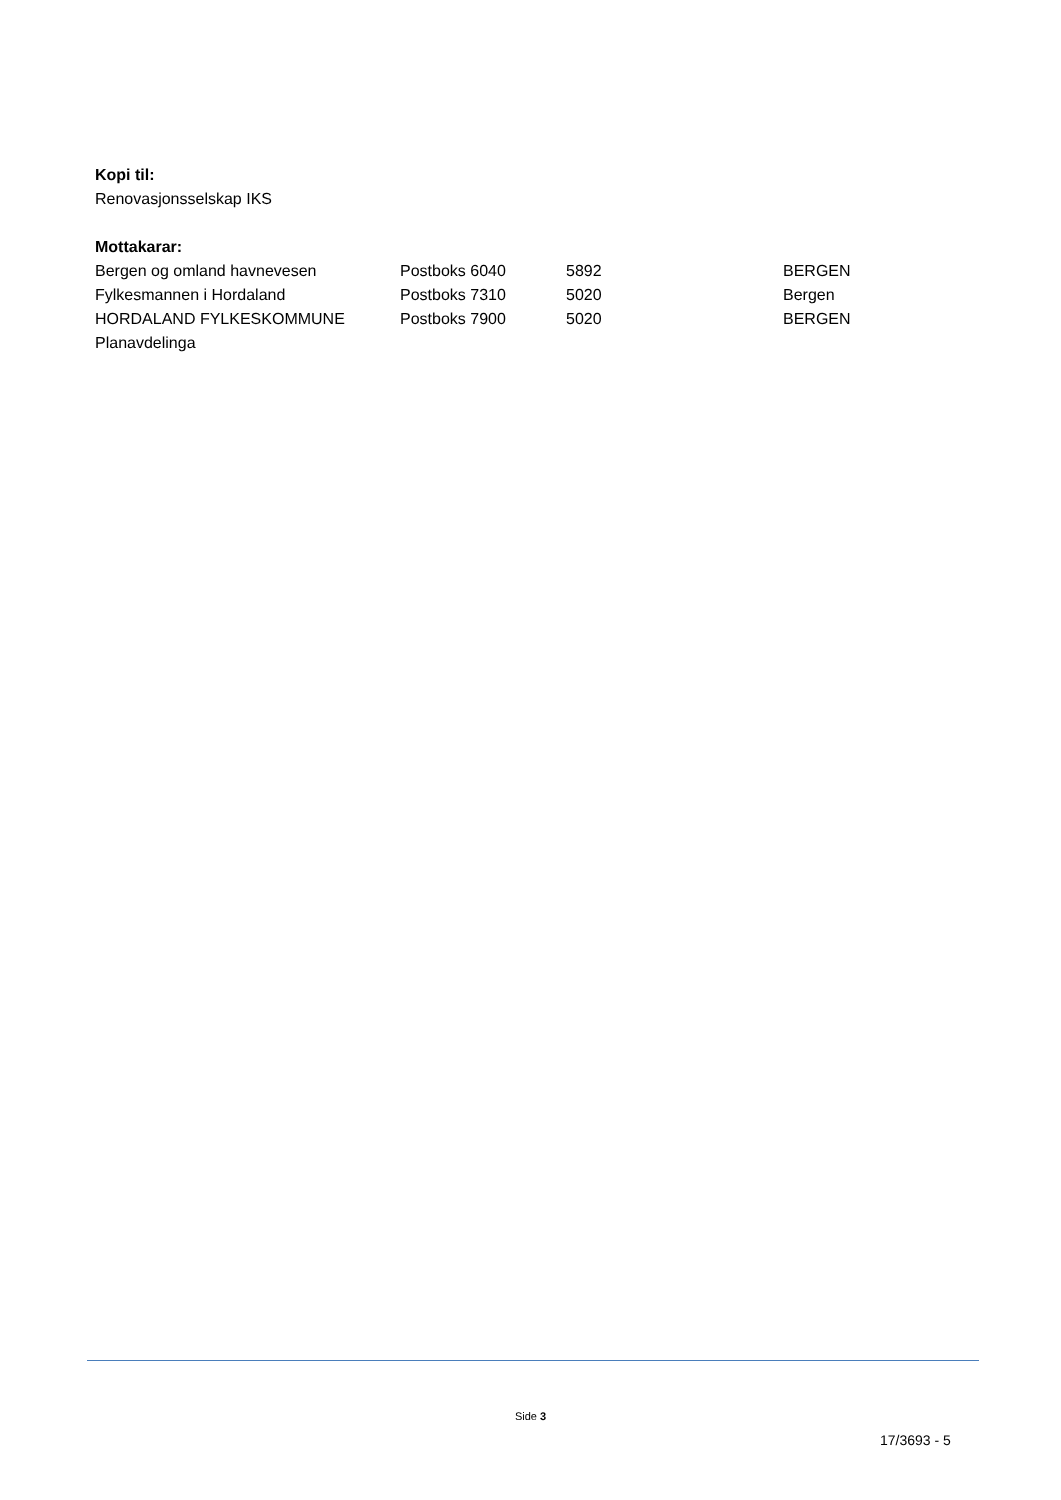Kopi til:
Renovasjonsselskap IKS
Mottakarar:
| Bergen og omland havnevesen | Postboks 6040 | 5892 | BERGEN |
| Fylkesmannen i Hordaland | Postboks 7310 | 5020 | Bergen |
| HORDALAND FYLKESKOMMUNE Planavdelinga | Postboks 7900 | 5020 | BERGEN |
Side 3
17/3693 - 5